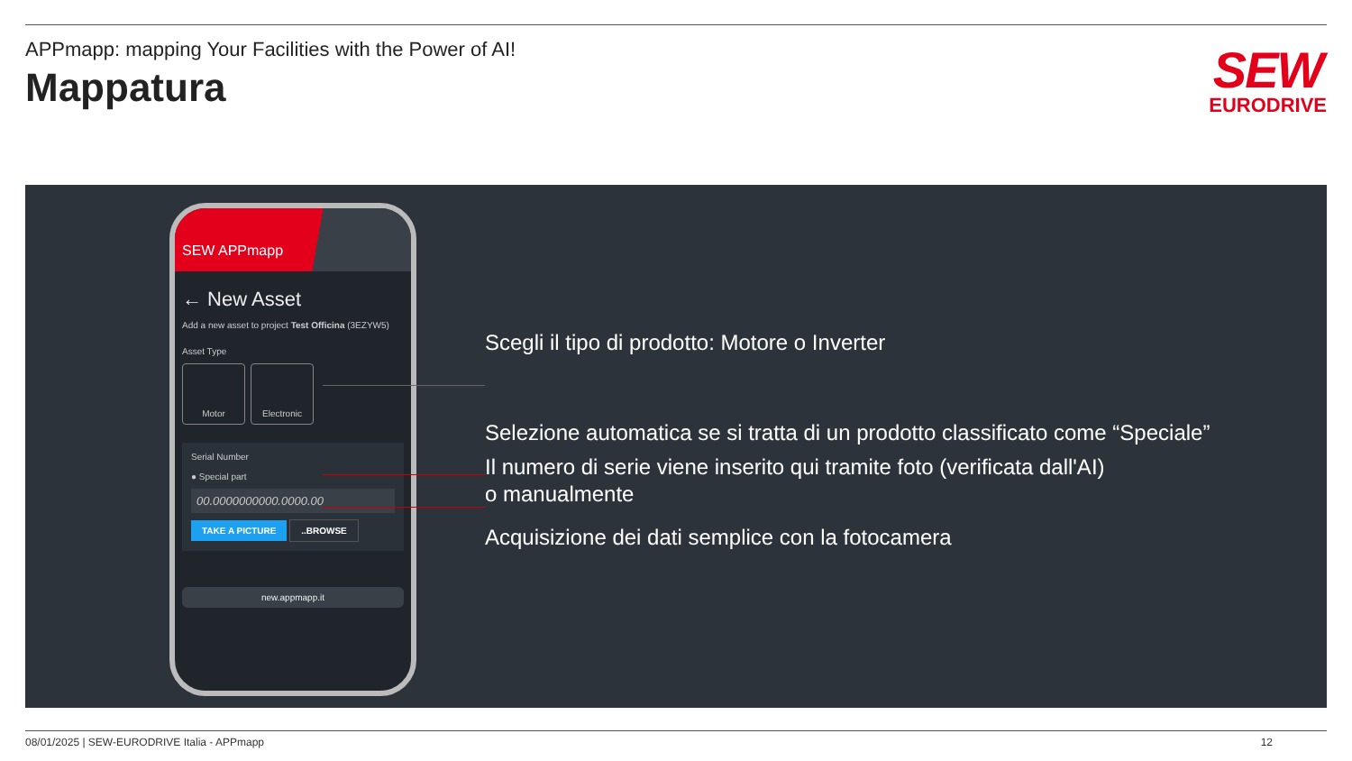APPmapp: mapping Your Facilities with the Power of AI!
Mappatura
SEW
EURODRIVE
SEW APPmapp
← New Asset
Add a new asset to project Test Officina (3EZYW5)
Asset Type
Motor Electronic
Serial Number
● Special part
00.0000000000.0000.00
TAKE A PICTURE ..BROWSE
new.appmapp.it
Scegli il tipo di prodotto: Motore o Inverter
Selezione automatica se si tratta di un prodotto classificato come “Speciale”
Il numero di serie viene inserito qui tramite foto (verificata dall'AI)
o manualmente
Acquisizione dei dati semplice con la fotocamera
08/01/2025 | SEW-EURODRIVE Italia - APPmapp 12